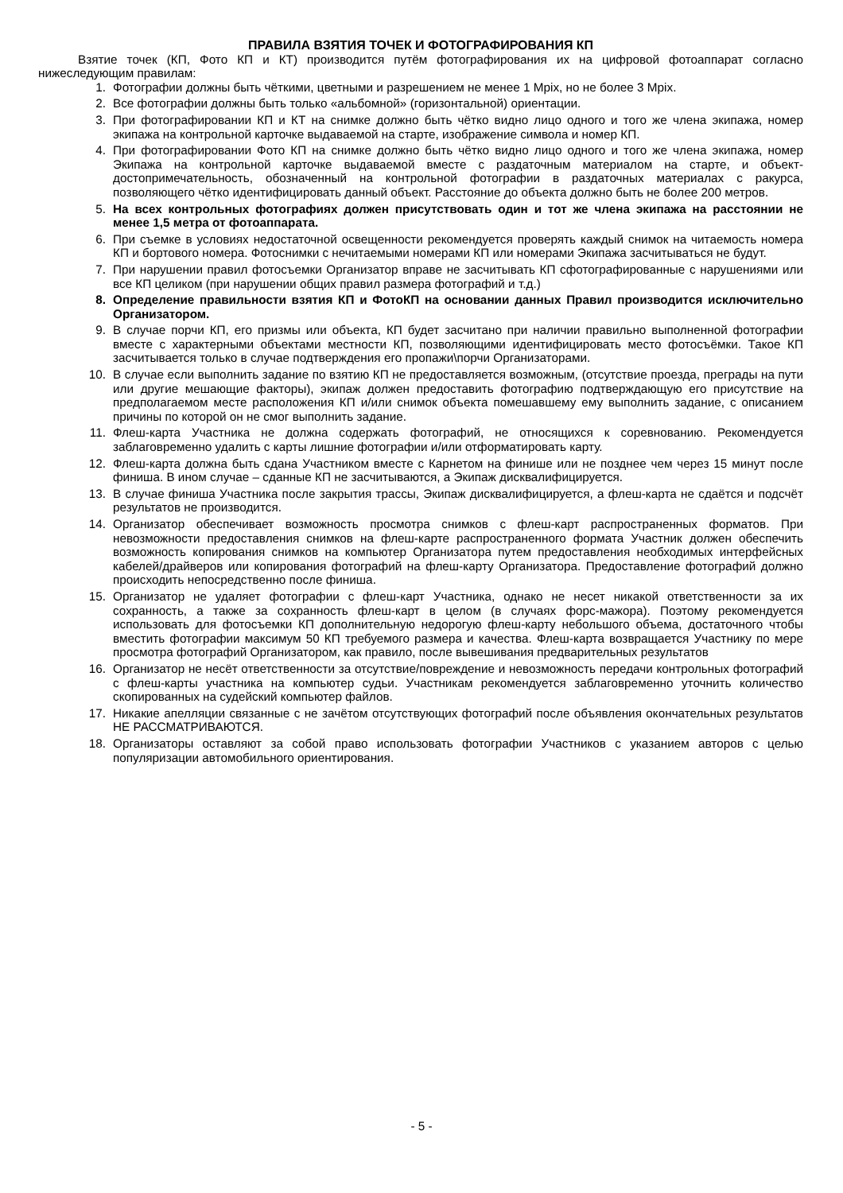ПРАВИЛА ВЗЯТИЯ ТОЧЕК И ФОТОГРАФИРОВАНИЯ КП
Взятие точек (КП, Фото КП и КТ) производится путём фотографирования их на цифровой фотоаппарат согласно нижеследующим правилам:
1. Фотографии должны быть чёткими, цветными и разрешением не менее 1 Mpix, но не более 3 Mpix.
2. Все фотографии должны быть только «альбомной» (горизонтальной) ориентации.
3. При фотографировании КП и КТ на снимке должно быть чётко видно лицо одного и того же члена экипажа, номер экипажа на контрольной карточке выдаваемой на старте, изображение символа и номер КП.
4. При фотографировании Фото КП на снимке должно быть чётко видно лицо одного и того же члена экипажа, номер Экипажа на контрольной карточке выдаваемой вместе с раздаточным материалом на старте, и объект-достопримечательность, обозначенный на контрольной фотографии в раздаточных материалах с ракурса, позволяющего чётко идентифицировать данный объект. Расстояние до объекта должно быть не более 200 метров.
5. На всех контрольных фотографиях должен присутствовать один и тот же члена экипажа на расстоянии не менее 1,5 метра от фотоаппарата.
6. При съемке в условиях недостаточной освещенности рекомендуется проверять каждый снимок на читаемость номера КП и бортового номера. Фотоснимки с нечитаемыми номерами КП или номерами Экипажа засчитываться не будут.
7. При нарушении правил фотосъемки Организатор вправе не засчитывать КП сфотографированные с нарушениями или все КП целиком (при нарушении общих правил размера фотографий и т.д.)
8. Определение правильности взятия КП и ФотоКП на основании данных Правил производится исключительно Организатором.
9. В случае порчи КП, его призмы или объекта, КП будет засчитано при наличии правильно выполненной фотографии вместе с характерными объектами местности КП, позволяющими идентифицировать место фотосъёмки. Такое КП засчитывается только в случае подтверждения его пропажи\порчи Организаторами.
10. В случае если выполнить задание по взятию КП не предоставляется возможным, (отсутствие проезда, преграды на пути или другие мешающие факторы), экипаж должен предоставить фотографию подтверждающую его присутствие на предполагаемом месте расположения КП и/или снимок объекта помешавшему ему выполнить задание, с описанием причины по которой он не смог выполнить задание.
11. Флеш-карта Участника не должна содержать фотографий, не относящихся к соревнованию. Рекомендуется заблаговременно удалить с карты лишние фотографии и/или отформатировать карту.
12. Флеш-карта должна быть сдана Участником вместе с Карнетом на финише или не позднее чем через 15 минут после финиша. В ином случае – сданные КП не засчитываются, а Экипаж дисквалифицируется.
13. В случае финиша Участника после закрытия трассы, Экипаж дисквалифицируется, а флеш-карта не сдаётся и подсчёт результатов не производится.
14. Организатор обеспечивает возможность просмотра снимков с флеш-карт распространенных форматов. При невозможности предоставления снимков на флеш-карте распространенного формата Участник должен обеспечить возможность копирования снимков на компьютер Организатора путем предоставления необходимых интерфейсных кабелей/драйверов или копирования фотографий на флеш-карту Организатора. Предоставление фотографий должно происходить непосредственно после финиша.
15. Организатор не удаляет фотографии с флеш-карт Участника, однако не несет никакой ответственности за их сохранность, а также за сохранность флеш-карт в целом (в случаях форс-мажора). Поэтому рекомендуется использовать для фотосъемки КП дополнительную недорогую флеш-карту небольшого объема, достаточного чтобы вместить фотографии максимум 50 КП требуемого размера и качества. Флеш-карта возвращается Участнику по мере просмотра фотографий Организатором, как правило, после вывешивания предварительных результатов
16. Организатор не несёт ответственности за отсутствие/повреждение и невозможность передачи контрольных фотографий с флеш-карты участника на компьютер судьи. Участникам рекомендуется заблаговременно уточнить количество скопированных на судейский компьютер файлов.
17. Никакие апелляции связанные с не зачётом отсутствующих фотографий после объявления окончательных результатов НЕ РАССМАТРИВАЮТСЯ.
18. Организаторы оставляют за собой право использовать фотографии Участников с указанием авторов с целью популяризации автомобильного ориентирования.
- 5 -